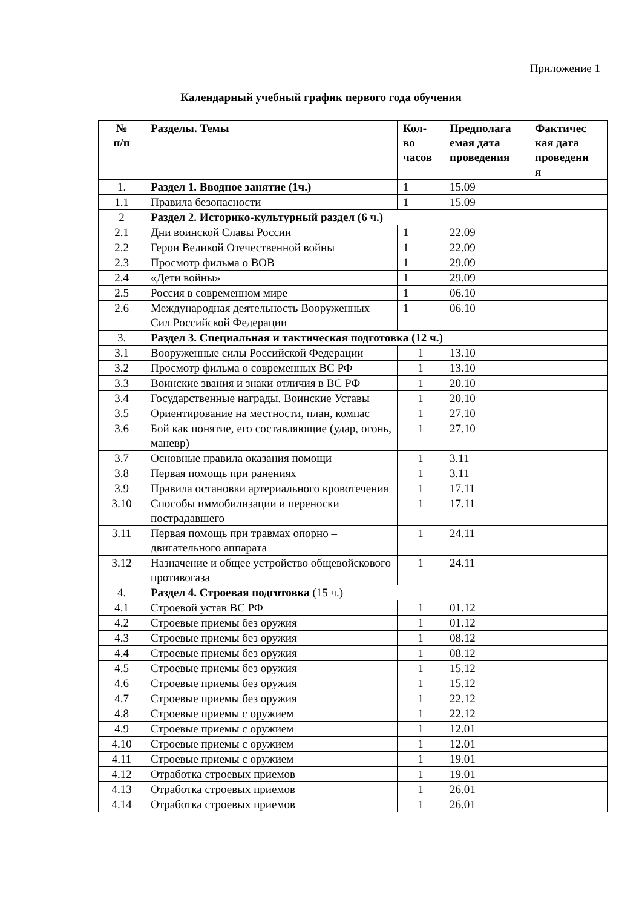Приложение 1
Календарный учебный график первого года обучения
| № п/п | Разделы. Темы | Кол- во часов | Предполага емая дата проведения | Фактичес кая дата проведени я |
| --- | --- | --- | --- | --- |
| 1. | Раздел 1. Вводное занятие (1ч.) | 1 | 15.09 | |
| 1.1 | Правила безопасности | 1 | 15.09 | |
| 2 | Раздел 2. Историко-культурный раздел (6 ч.) | | | |
| 2.1 | Дни воинской Славы России | 1 | 22.09 | |
| 2.2 | Герои Великой Отечественной войны | 1 | 22.09 | |
| 2.3 | Просмотр фильма о ВОВ | 1 | 29.09 | |
| 2.4 | «Дети войны» | 1 | 29.09 | |
| 2.5 | Россия в современном мире | 1 | 06.10 | |
| 2.6 | Международная деятельность Вооруженных Сил Российской Федерации | 1 | 06.10 | |
| 3. | Раздел 3. Специальная и тактическая подготовка (12 ч.) | | | |
| 3.1 | Вооруженные силы Российской Федерации | 1 | 13.10 | |
| 3.2 | Просмотр фильма о современных ВС РФ | 1 | 13.10 | |
| 3.3 | Воинские звания и знаки отличия в ВС РФ | 1 | 20.10 | |
| 3.4 | Государственные награды. Воинские Уставы | 1 | 20.10 | |
| 3.5 | Ориентирование на местности, план, компас | 1 | 27.10 | |
| 3.6 | Бой как понятие, его составляющие (удар, огонь, маневр) | 1 | 27.10 | |
| 3.7 | Основные правила оказания помощи | 1 | 3.11 | |
| 3.8 | Первая помощь при ранениях | 1 | 3.11 | |
| 3.9 | Правила остановки артериального кровотечения | 1 | 17.11 | |
| 3.10 | Способы иммобилизации и переноски пострадавшего | 1 | 17.11 | |
| 3.11 | Первая помощь при травмах опорно – двигательного аппарата | 1 | 24.11 | |
| 3.12 | Назначение и общее устройство общевойскового противогаза | 1 | 24.11 | |
| 4. | Раздел 4. Строевая подготовка (15 ч.) | | | |
| 4.1 | Строевой устав ВС РФ | 1 | 01.12 | |
| 4.2 | Строевые приемы без оружия | 1 | 01.12 | |
| 4.3 | Строевые приемы без оружия | 1 | 08.12 | |
| 4.4 | Строевые приемы без оружия | 1 | 08.12 | |
| 4.5 | Строевые приемы без оружия | 1 | 15.12 | |
| 4.6 | Строевые приемы без оружия | 1 | 15.12 | |
| 4.7 | Строевые приемы без оружия | 1 | 22.12 | |
| 4.8 | Строевые приемы с оружием | 1 | 22.12 | |
| 4.9 | Строевые приемы с оружием | 1 | 12.01 | |
| 4.10 | Строевые приемы с оружием | 1 | 12.01 | |
| 4.11 | Строевые приемы с оружием | 1 | 19.01 | |
| 4.12 | Отработка строевых приемов | 1 | 19.01 | |
| 4.13 | Отработка строевых приемов | 1 | 26.01 | |
| 4.14 | Отработка строевых приемов | 1 | 26.01 | |